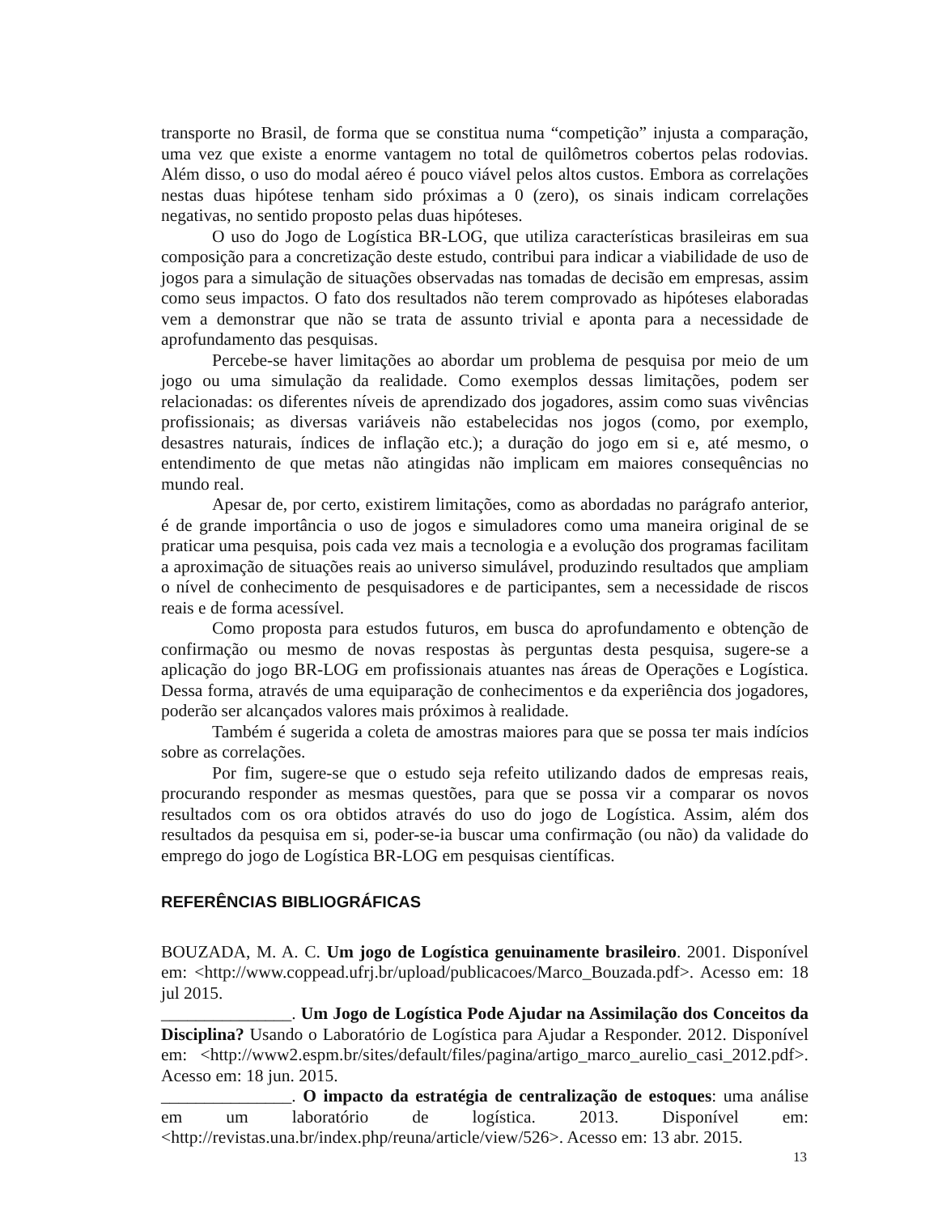transporte no Brasil, de forma que se constitua numa “competição” injusta a comparação, uma vez que existe a enorme vantagem no total de quilômetros cobertos pelas rodovias. Além disso, o uso do modal aéreo é pouco viável pelos altos custos. Embora as correlações nestas duas hipótese tenham sido próximas a 0 (zero), os sinais indicam correlações negativas, no sentido proposto pelas duas hipóteses.
O uso do Jogo de Logística BR-LOG, que utiliza características brasileiras em sua composição para a concretização deste estudo, contribui para indicar a viabilidade de uso de jogos para a simulação de situações observadas nas tomadas de decisão em empresas, assim como seus impactos. O fato dos resultados não terem comprovado as hipóteses elaboradas vem a demonstrar que não se trata de assunto trivial e aponta para a necessidade de aprofundamento das pesquisas.
Percebe-se haver limitações ao abordar um problema de pesquisa por meio de um jogo ou uma simulação da realidade. Como exemplos dessas limitações, podem ser relacionadas: os diferentes níveis de aprendizado dos jogadores, assim como suas vivências profissionais; as diversas variáveis não estabelecidas nos jogos (como, por exemplo, desastres naturais, índices de inflação etc.); a duração do jogo em si e, até mesmo, o entendimento de que metas não atingidas não implicam em maiores consequências no mundo real.
Apesar de, por certo, existirem limitações, como as abordadas no parágrafo anterior, é de grande importância o uso de jogos e simuladores como uma maneira original de se praticar uma pesquisa, pois cada vez mais a tecnologia e a evolução dos programas facilitam a aproximação de situações reais ao universo simulável, produzindo resultados que ampliam o nível de conhecimento de pesquisadores e de participantes, sem a necessidade de riscos reais e de forma acessível.
Como proposta para estudos futuros, em busca do aprofundamento e obtenção de confirmação ou mesmo de novas respostas às perguntas desta pesquisa, sugere-se a aplicação do jogo BR-LOG em profissionais atuantes nas áreas de Operações e Logística. Dessa forma, através de uma equiparação de conhecimentos e da experiência dos jogadores, poderão ser alcançados valores mais próximos à realidade.
Também é sugerida a coleta de amostras maiores para que se possa ter mais indícios sobre as correlações.
Por fim, sugere-se que o estudo seja refeito utilizando dados de empresas reais, procurando responder as mesmas questões, para que se possa vir a comparar os novos resultados com os ora obtidos através do uso do jogo de Logística. Assim, além dos resultados da pesquisa em si, poder-se-ia buscar uma confirmação (ou não) da validade do emprego do jogo de Logística BR-LOG em pesquisas científicas.
REFERÊNCIAS BIBLIOGRÁFICAS
BOUZADA, M. A. C. Um jogo de Logística genuinamente brasileiro. 2001. Disponível em: <http://www.coppead.ufrj.br/upload/publicacoes/Marco_Bouzada.pdf>. Acesso em: 18 jul 2015.
_______________. Um Jogo de Logística Pode Ajudar na Assimilação dos Conceitos da Disciplina? Usando o Laboratório de Logística para Ajudar a Responder. 2012. Disponível em: <http://www2.espm.br/sites/default/files/pagina/artigo_marco_aurelio_casi_2012.pdf>. Acesso em: 18 jun. 2015.
_______________. O impacto da estratégia de centralização de estoques: uma análise em um laboratório de logística. 2013. Disponível em: <http://revistas.una.br/index.php/reuna/article/view/526>. Acesso em: 13 abr. 2015.
13